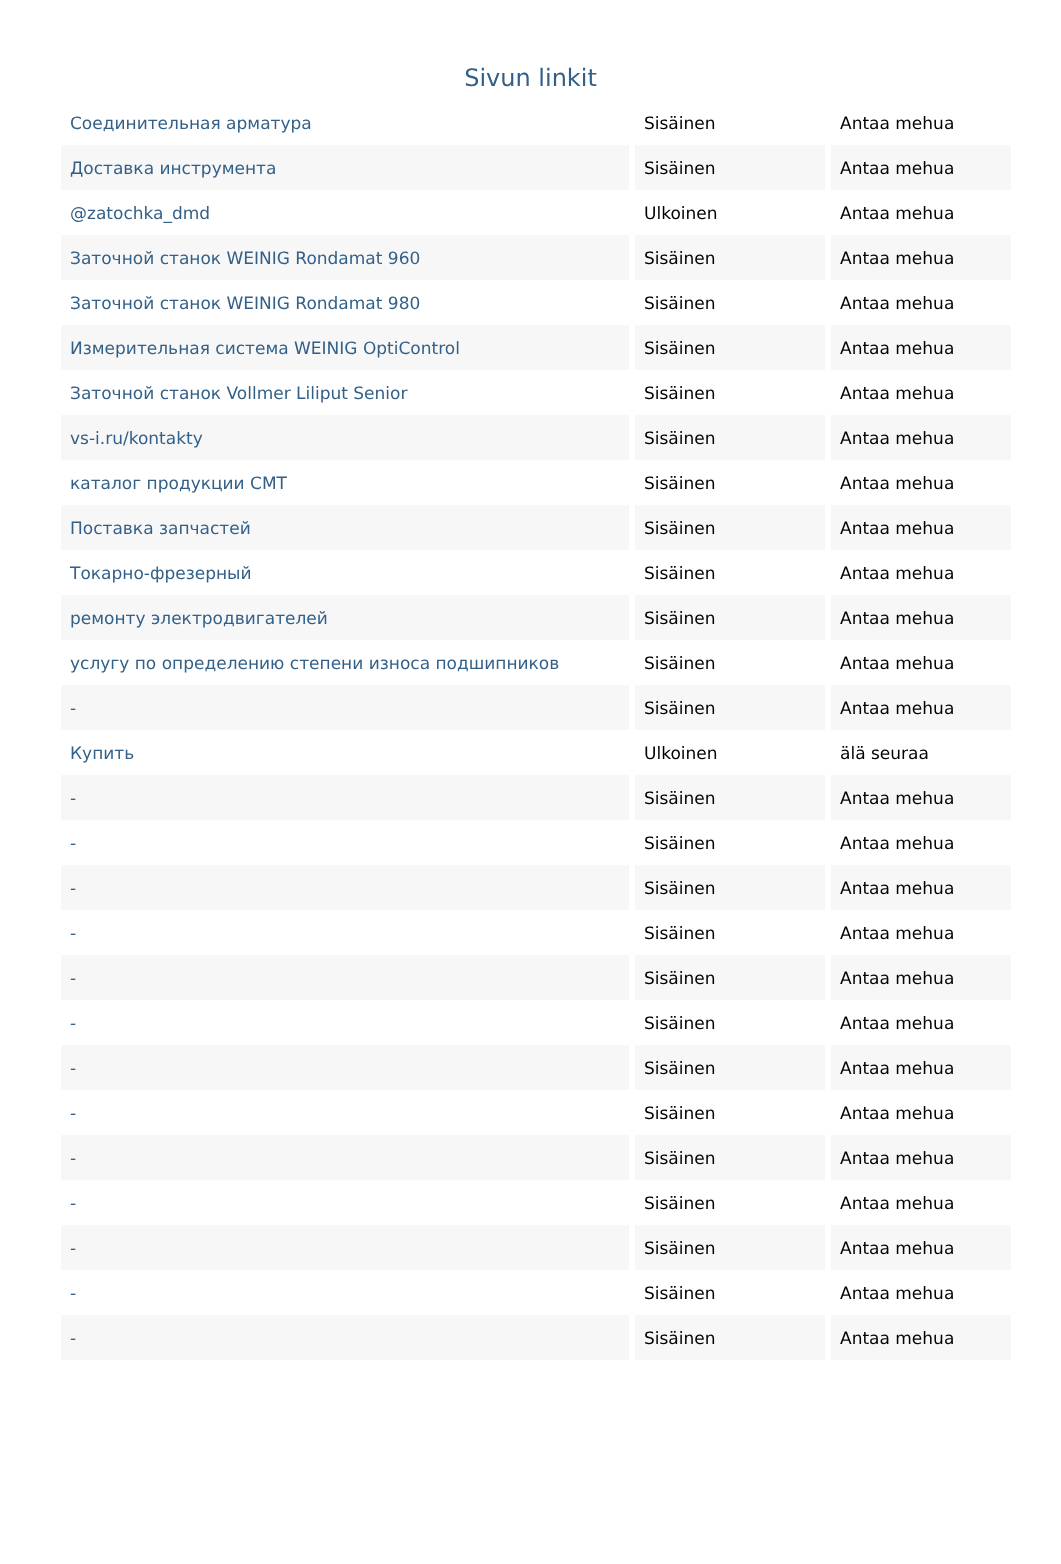Sivun linkit
| Соединительная арматура | Sisäinen | Antaa mehua |
| Доставка инструмента | Sisäinen | Antaa mehua |
| @zatochka_dmd | Ulkoinen | Antaa mehua |
| Заточной станок WEINIG Rondamat 960 | Sisäinen | Antaa mehua |
| Заточной станок WEINIG Rondamat 980 | Sisäinen | Antaa mehua |
| Измерительная система WEINIG OptiControl | Sisäinen | Antaa mehua |
| Заточной станок Vollmer Liliput Senior | Sisäinen | Antaa mehua |
| vs-i.ru/kontakty | Sisäinen | Antaa mehua |
| каталог продукции CMT | Sisäinen | Antaa mehua |
| Поставка запчастей | Sisäinen | Antaa mehua |
| Токарно-фрезерный | Sisäinen | Antaa mehua |
| ремонту электродвигателей | Sisäinen | Antaa mehua |
| услугу по определению степени износа подшипников | Sisäinen | Antaa mehua |
| - | Sisäinen | Antaa mehua |
| Купить | Ulkoinen | älä seuraa |
| - | Sisäinen | Antaa mehua |
| - | Sisäinen | Antaa mehua |
| - | Sisäinen | Antaa mehua |
| - | Sisäinen | Antaa mehua |
| - | Sisäinen | Antaa mehua |
| - | Sisäinen | Antaa mehua |
| - | Sisäinen | Antaa mehua |
| - | Sisäinen | Antaa mehua |
| - | Sisäinen | Antaa mehua |
| - | Sisäinen | Antaa mehua |
| - | Sisäinen | Antaa mehua |
| - | Sisäinen | Antaa mehua |
| - | Sisäinen | Antaa mehua |